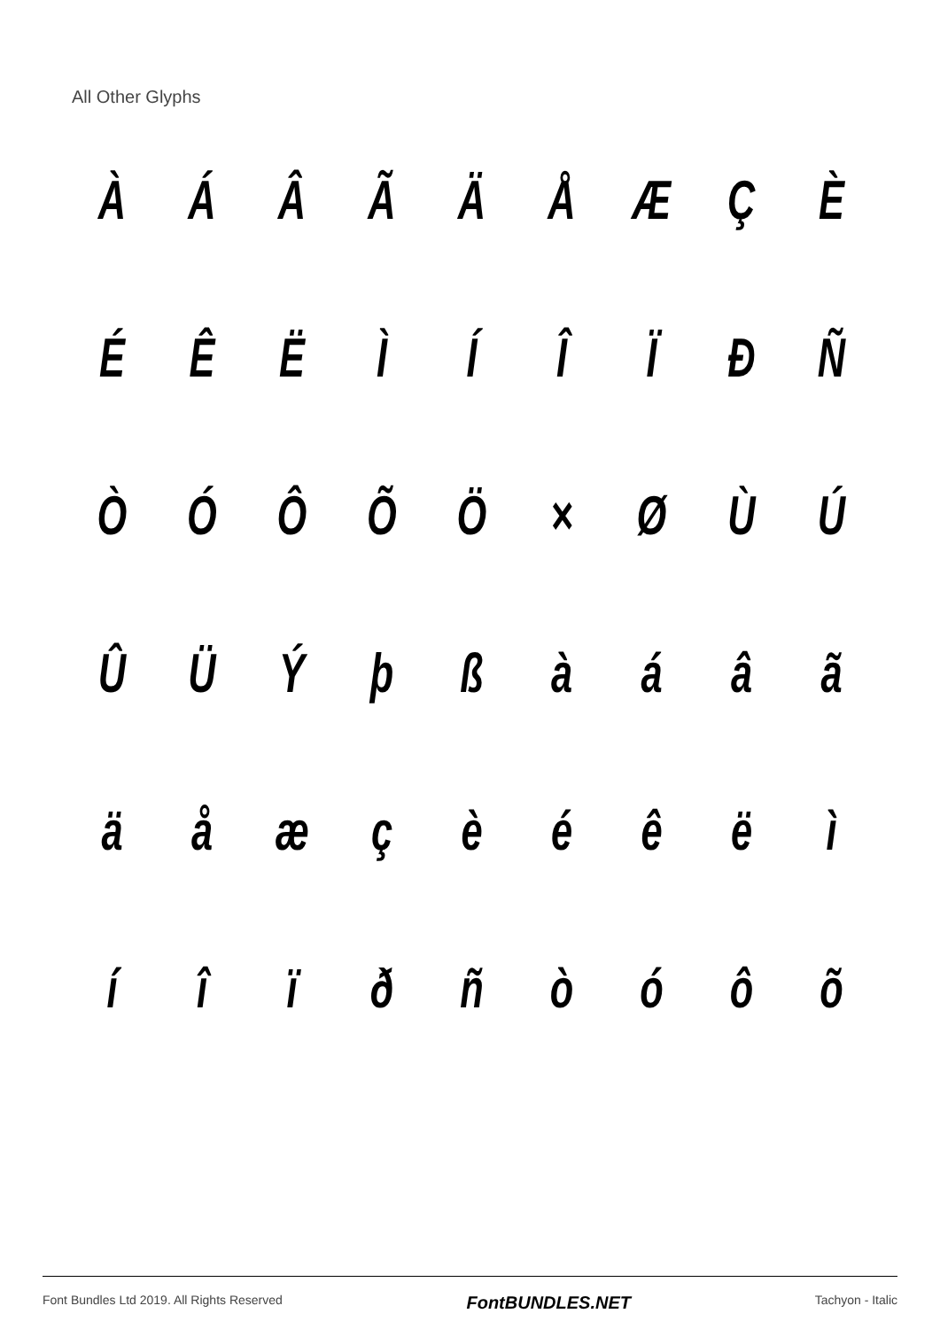All Other Glyphs
À Á Â Ã Ä Å Æ Ç È
É Ê Ë Ì Í Î Ï Ð Ñ
Ò Ó Ô Õ Ö × Ø Ù Ú
Û Ü Ý þ ß à á â ã
ä å æ ç è é ê ë ì
í î ï ð ñ ò ó ô õ
Font Bundles Ltd 2019. All Rights Reserved FontBUNDLES.NET Tachyon - Italic